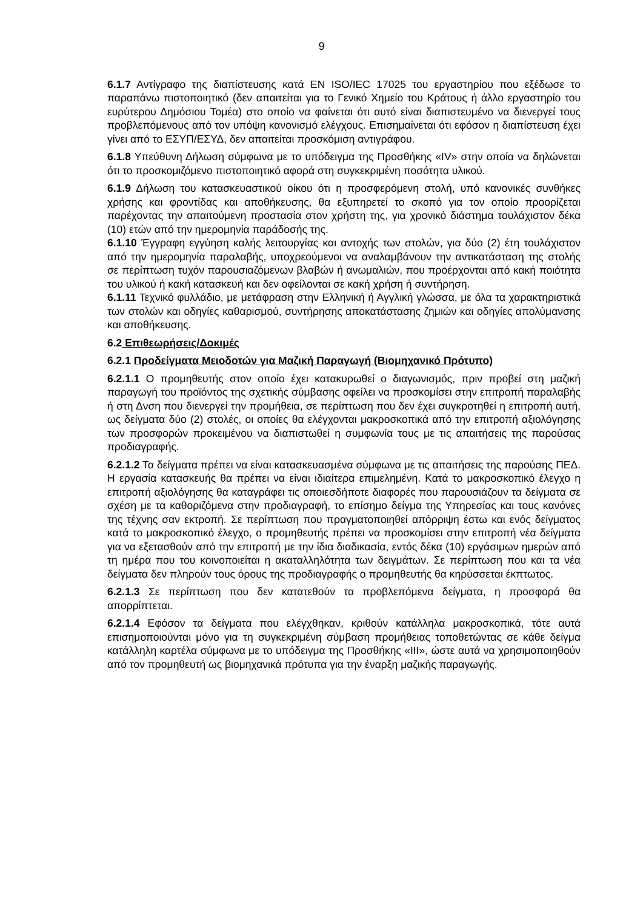9
6.1.7 Αντίγραφο της διαπίστευσης κατά EN ISO/IEC 17025 του εργαστηρίου που εξέδωσε το παραπάνω πιστοποιητικό (δεν απαιτείται για το Γενικό Χημείο του Κράτους ή άλλο εργαστηρίο του ευρύτερου Δημόσιου Τομέα) στο οποίο να φαίνεται ότι αυτό είναι διαπιστευμένο να διενεργεί τους προβλεπόμενους από τον υπόψη κανονισμό ελέγχους. Επισημαίνεται ότι εφόσον η διαπίστευση έχει γίνει από το ΕΣΥΠ/ΕΣΥΔ, δεν απαιτείται προσκόμιση αντιγράφου.
6.1.8 Υπεύθυνη Δήλωση σύμφωνα με το υπόδειγμα της Προσθήκης «IV» στην οποία να δηλώνεται ότι το προσκομιζόμενο πιστοποιητικό αφορά στη συγκεκριμένη ποσότητα υλικού.
6.1.9 Δήλωση του κατασκευαστικού οίκου ότι η προσφερόμενη στολή, υπό κανονικές συνθήκες χρήσης και φροντίδας και αποθήκευσης, θα εξυπηρετεί το σκοπό για τον οποίο προορίζεται παρέχοντας την απαιτούμενη προστασία στον χρήστη της, για χρονικό διάστημα τουλάχιστον δέκα (10) ετών από την ημερομηνία παράδοσής της.
6.1.10 Έγγραφη εγγύηση καλής λειτουργίας και αντοχής των στολών, για δύο (2) έτη τουλάχιστον από την ημερομηνία παραλαβής, υποχρεούμενοι να αναλαμβάνουν την αντικατάσταση της στολής σε περίπτωση τυχόν παρουσιαζόμενων βλαβών ή ανωμαλιών, που προέρχονται από κακή ποιότητα του υλικού ή κακή κατασκευή και δεν οφείλονται σε κακή χρήση ή συντήρηση.
6.1.11 Τεχνικό φυλλάδιο, με μετάφραση στην Ελληνική ή Αγγλική γλώσσα, με όλα τα χαρακτηριστικά των στολών και οδηγίες καθαρισμού, συντήρησης αποκατάστασης ζημιών και οδηγίες απολύμανσης και αποθήκευσης.
6.2 Επιθεωρήσεις/Δοκιμές
6.2.1 Προδείγματα Μειοδοτών για Μαζική Παραγωγή (Βιομηχανικό Πρότυπο)
6.2.1.1 Ο προμηθευτής στον οποίο έχει κατακυρωθεί ο διαγωνισμός, πριν προβεί στη μαζική παραγωγή του προϊόντος της σχετικής σύμβασης οφείλει να προσκομίσει στην επιτροπή παραλαβής ή στη Δνση που διενεργεί την προμήθεια, σε περίπτωση που δεν έχει συγκροτηθεί η επιτροπή αυτή, ως δείγματα δύο (2) στολές, οι οποίες θα ελέγχονται μακροσκοπικά από την επιτροπή αξιολόγησης των προσφορών προκειμένου να διαπιστωθεί η συμφωνία τους με τις απαιτήσεις της παρούσας προδιαγραφής.
6.2.1.2 Τα δείγματα πρέπει να είναι κατασκευασμένα σύμφωνα με τις απαιτήσεις της παρούσης ΠΕΔ. Η εργασία κατασκευής θα πρέπει να είναι ιδιαίτερα επιμελημένη. Κατά το μακροσκοπικό έλεγχο η επιτροπή αξιολόγησης θα καταγράφει τις οποιεσδήποτε διαφορές που παρουσιάζουν τα δείγματα σε σχέση με τα καθοριζόμενα στην προδιαγραφή, το επίσημο δείγμα της Υπηρεσίας και τους κανόνες της τέχνης σαν εκτροπή. Σε περίπτωση που πραγματοποιηθεί απόρριψη έστω και ενός δείγματος κατά το μακροσκοπικό έλεγχο, ο προμηθευτής πρέπει να προσκομίσει στην επιτροπή νέα δείγματα για να εξετασθούν από την επιτροπή με την ίδια διαδικασία, εντός δέκα (10) εργάσιμων ημερών από τη ημέρα που του κοινοποιείται η ακαταλληλότητα των δειγμάτων. Σε περίπτωση που και τα νέα δείγματα δεν πληρούν τους όρους της προδιαγραφής ο προμηθευτής θα κηρύσσεται έκπτωτος.
6.2.1.3 Σε περίπτωση που δεν κατατεθούν τα προβλεπόμενα δείγματα, η προσφορά θα απορρίπτεται.
6.2.1.4 Εφόσον τα δείγματα που ελέγχθηκαν, κριθούν κατάλληλα μακροσκοπικά, τότε αυτά επισημοποιούνται μόνο για τη συγκεκριμένη σύμβαση προμήθειας τοποθετώντας σε κάθε δείγμα κατάλληλη καρτέλα σύμφωνα με το υπόδειγμα της Προσθήκης «ΙΙΙ», ώστε αυτά να χρησιμοποιηθούν από τον προμηθευτή ως βιομηχανικά πρότυπα για την έναρξη μαζικής παραγωγής.